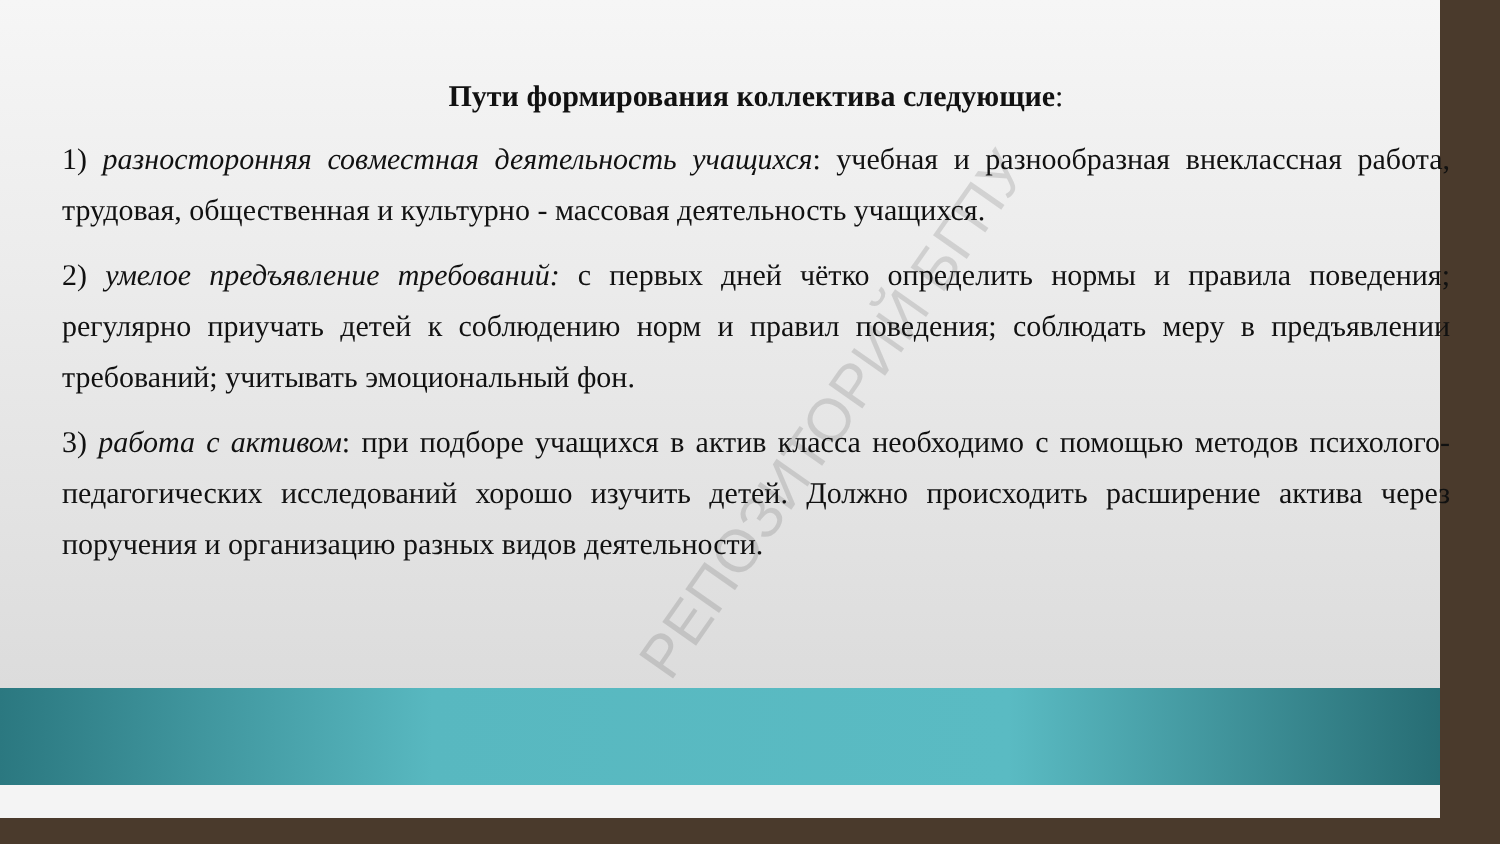РЕПОЗИТОРИЙ БГПУ
Пути формирования коллектива следующие:
1) разносторонняя совместная деятельность учащихся: учебная и разнообразная внеклассная работа, трудовая, общественная и культурно - массовая деятельность учащихся.
2) умелое предъявление требований: с первых дней чётко определить нормы и правила поведения; регулярно приучать детей к соблюдению норм и правил поведения; соблюдать меру в предъявлении требований; учитывать эмоциональный фон.
3) работа с активом: при подборе учащихся в актив класса необходимо с помощью методов психолого-педагогических исследований хорошо изучить детей. Должно происходить расширение актива через поручения и организацию разных видов деятельности.